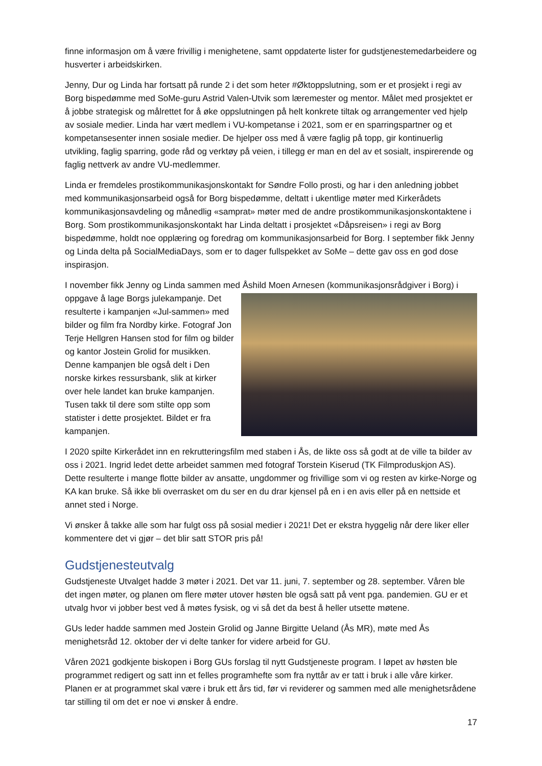finne informasjon om å være frivillig i menighetene, samt oppdaterte lister for gudstjenestemedarbeidere og husverter i arbeidskirken.
Jenny, Dur og Linda har fortsatt på runde 2 i det som heter #Øktoppslutning, som er et prosjekt i regi av Borg bispedømme med SoMe-guru Astrid Valen-Utvik som læremester og mentor. Målet med prosjektet er å jobbe strategisk og målrettet for å øke oppslutningen på helt konkrete tiltak og arrangementer ved hjelp av sosiale medier. Linda har vært medlem i VU-kompetanse i 2021, som er en sparringspartner og et kompetansesenter innen sosiale medier. De hjelper oss med å være faglig på topp, gir kontinuerlig utvikling, faglig sparring, gode råd og verktøy på veien, i tillegg er man en del av et sosialt, inspirerende og faglig nettverk av andre VU-medlemmer.
Linda er fremdeles prostikommunikasjonskontakt for Søndre Follo prosti, og har i den anledning jobbet med kommunikasjonsarbeid også for Borg bispedømme, deltatt i ukentlige møter med Kirkerådets kommunikasjonsavdeling og månedlig «samprat» møter med de andre prostikommunikasjonskontaktene i Borg. Som prostikommunikasjonskontakt har Linda deltatt i prosjektet «Dåpsreisen» i regi av Borg bispedømme, holdt noe opplæring og foredrag om kommunikasjonsarbeid for Borg. I september fikk Jenny og Linda delta på SocialMediaDays, som er to dager fullspekket av SoMe – dette gav oss en god dose inspirasjon.
I november fikk Jenny og Linda sammen med Åshild Moen Arnesen (kommunikasjonsrådgiver i Borg) i oppgave å lage Borgs julekampanje. Det resulterte i kampanjen «Jul-sammen» med bilder og film fra Nordby kirke. Fotograf Jon Terje Hellgren Hansen stod for film og bilder og kantor Jostein Grolid for musikken. Denne kampanjen ble også delt i Den norske kirkes ressursbank, slik at kirker over hele landet kan bruke kampanjen. Tusen takk til dere som stilte opp som statister i dette prosjektet. Bildet er fra kampanjen.
I 2020 spilte Kirkerådet inn en rekrutteringsfilm med staben i Ås, de likte oss så godt at de ville ta bilder av oss i 2021. Ingrid ledet dette arbeidet sammen med fotograf Torstein Kiserud (TK Filmproduskjon AS). Dette resulterte i mange flotte bilder av ansatte, ungdommer og frivillige som vi og resten av kirke-Norge og KA kan bruke. Så ikke bli overrasket om du ser en du drar kjensel på en i en avis eller på en nettside et annet sted i Norge.
Vi ønsker å takke alle som har fulgt oss på sosial medier i 2021! Det er ekstra hyggelig når dere liker eller kommentere det vi gjør – det blir satt STOR pris på!
Gudstjenesteutvalg
Gudstjeneste Utvalget hadde 3 møter i 2021. Det var 11. juni, 7. september og 28. september. Våren ble det ingen møter, og planen om flere møter utover høsten ble også satt på vent pga. pandemien. GU er et utvalg hvor vi jobber best ved å møtes fysisk, og vi så det da best å heller utsette møtene.
GUs leder hadde sammen med Jostein Grolid og Janne Birgitte Ueland (Ås MR), møte med Ås menighetsråd 12. oktober der vi delte tanker for videre arbeid for GU.
Våren 2021 godkjente biskopen i Borg GUs forslag til nytt Gudstjeneste program. I løpet av høsten ble programmet redigert og satt inn et felles programhefte som fra nyttår av er tatt i bruk i alle våre kirker. Planen er at programmet skal være i bruk ett års tid, før vi reviderer og sammen med alle menighetsrådene tar stilling til om det er noe vi ønsker å endre.
17